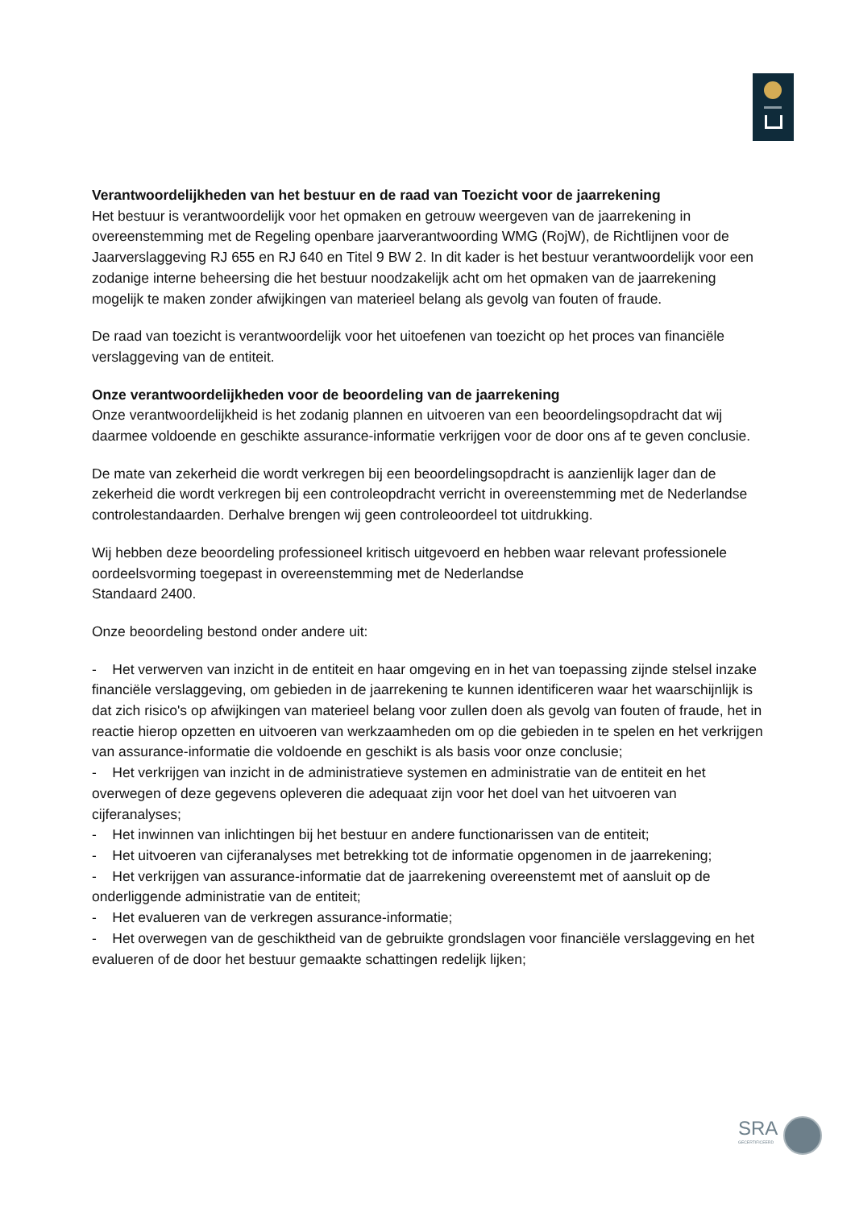Verantwoordelijkheden van het bestuur en de raad van Toezicht voor de jaarrekening
Het bestuur is verantwoordelijk voor het opmaken en getrouw weergeven van de jaarrekening in overeenstemming met de Regeling openbare jaarverantwoording WMG (RojW), de Richtlijnen voor de Jaarverslaggeving RJ 655 en RJ 640 en Titel 9 BW 2. In dit kader is het bestuur verantwoordelijk voor een zodanige interne beheersing die het bestuur noodzakelijk acht om het opmaken van de jaarrekening mogelijk te maken zonder afwijkingen van materieel belang als gevolg van fouten of fraude.
De raad van toezicht is verantwoordelijk voor het uitoefenen van toezicht op het proces van financiële verslaggeving van de entiteit.
Onze verantwoordelijkheden voor de beoordeling van de jaarrekening
Onze verantwoordelijkheid is het zodanig plannen en uitvoeren van een beoordelingsopdracht dat wij daarmee voldoende en geschikte assurance-informatie verkrijgen voor de door ons af te geven conclusie.
De mate van zekerheid die wordt verkregen bij een beoordelingsopdracht is aanzienlijk lager dan de zekerheid die wordt verkregen bij een controleopdracht verricht in overeenstemming met de Nederlandse controlestandaarden. Derhalve brengen wij geen controleoordeel tot uitdrukking.
Wij hebben deze beoordeling professioneel kritisch uitgevoerd en hebben waar relevant professionele oordeelsvorming toegepast in overeenstemming met de Nederlandse
Standaard 2400.
Onze beoordeling bestond onder andere uit:
- Het verwerven van inzicht in de entiteit en haar omgeving en in het van toepassing zijnde stelsel inzake financiële verslaggeving, om gebieden in de jaarrekening te kunnen identificeren waar het waarschijnlijk is dat zich risico's op afwijkingen van materieel belang voor zullen doen als gevolg van fouten of fraude, het in reactie hierop opzetten en uitvoeren van werkzaamheden om op die gebieden in te spelen en het verkrijgen van assurance-informatie die voldoende en geschikt is als basis voor onze conclusie;
- Het verkrijgen van inzicht in de administratieve systemen en administratie van de entiteit en het overwegen of deze gegevens opleveren die adequaat zijn voor het doel van het uitvoeren van cijferanalyses;
- Het inwinnen van inlichtingen bij het bestuur en andere functionarissen van de entiteit;
- Het uitvoeren van cijferanalyses met betrekking tot de informatie opgenomen in de jaarrekening;
- Het verkrijgen van assurance-informatie dat de jaarrekening overeenstemt met of aansluit op de onderliggende administratie van de entiteit;
- Het evalueren van de verkregen assurance-informatie;
- Het overwegen van de geschiktheid van de gebruikte grondslagen voor financiële verslaggeving en het evalueren of de door het bestuur gemaakte schattingen redelijk lijken;
SRA
GECERTIFICEERD